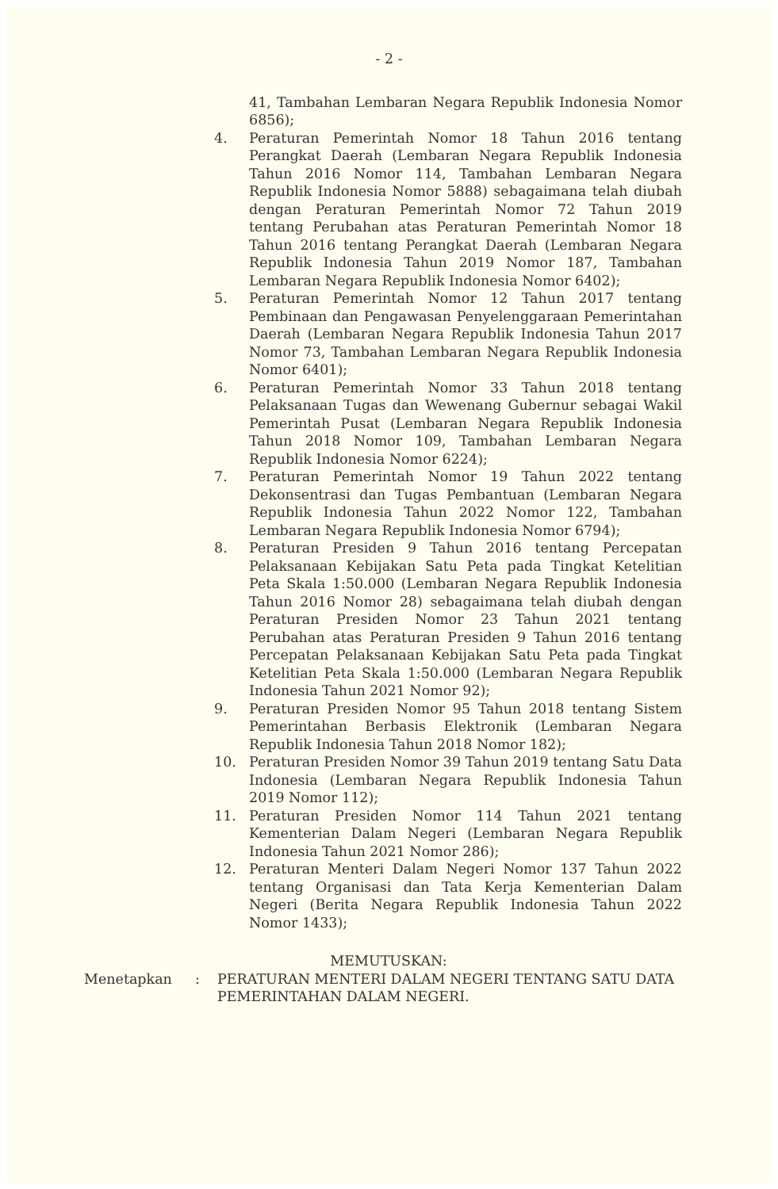- 2 -
41, Tambahan Lembaran Negara Republik Indonesia Nomor 6856);
4. Peraturan Pemerintah Nomor 18 Tahun 2016 tentang Perangkat Daerah (Lembaran Negara Republik Indonesia Tahun 2016 Nomor 114, Tambahan Lembaran Negara Republik Indonesia Nomor 5888) sebagaimana telah diubah dengan Peraturan Pemerintah Nomor 72 Tahun 2019 tentang Perubahan atas Peraturan Pemerintah Nomor 18 Tahun 2016 tentang Perangkat Daerah (Lembaran Negara Republik Indonesia Tahun 2019 Nomor 187, Tambahan Lembaran Negara Republik Indonesia Nomor 6402);
5. Peraturan Pemerintah Nomor 12 Tahun 2017 tentang Pembinaan dan Pengawasan Penyelenggaraan Pemerintahan Daerah (Lembaran Negara Republik Indonesia Tahun 2017 Nomor 73, Tambahan Lembaran Negara Republik Indonesia Nomor 6401);
6. Peraturan Pemerintah Nomor 33 Tahun 2018 tentang Pelaksanaan Tugas dan Wewenang Gubernur sebagai Wakil Pemerintah Pusat (Lembaran Negara Republik Indonesia Tahun 2018 Nomor 109, Tambahan Lembaran Negara Republik Indonesia Nomor 6224);
7. Peraturan Pemerintah Nomor 19 Tahun 2022 tentang Dekonsentrasi dan Tugas Pembantuan (Lembaran Negara Republik Indonesia Tahun 2022 Nomor 122, Tambahan Lembaran Negara Republik Indonesia Nomor 6794);
8. Peraturan Presiden 9 Tahun 2016 tentang Percepatan Pelaksanaan Kebijakan Satu Peta pada Tingkat Ketelitian Peta Skala 1:50.000 (Lembaran Negara Republik Indonesia Tahun 2016 Nomor 28) sebagaimana telah diubah dengan Peraturan Presiden Nomor 23 Tahun 2021 tentang Perubahan atas Peraturan Presiden 9 Tahun 2016 tentang Percepatan Pelaksanaan Kebijakan Satu Peta pada Tingkat Ketelitian Peta Skala 1:50.000 (Lembaran Negara Republik Indonesia Tahun 2021 Nomor 92);
9. Peraturan Presiden Nomor 95 Tahun 2018 tentang Sistem Pemerintahan Berbasis Elektronik (Lembaran Negara Republik Indonesia Tahun 2018 Nomor 182);
10. Peraturan Presiden Nomor 39 Tahun 2019 tentang Satu Data Indonesia (Lembaran Negara Republik Indonesia Tahun 2019 Nomor 112);
11. Peraturan Presiden Nomor 114 Tahun 2021 tentang Kementerian Dalam Negeri (Lembaran Negara Republik Indonesia Tahun 2021 Nomor 286);
12. Peraturan Menteri Dalam Negeri Nomor 137 Tahun 2022 tentang Organisasi dan Tata Kerja Kementerian Dalam Negeri (Berita Negara Republik Indonesia Tahun 2022 Nomor 1433);
MEMUTUSKAN:
Menetapkan : PERATURAN MENTERI DALAM NEGERI TENTANG SATU DATA PEMERINTAHAN DALAM NEGERI.